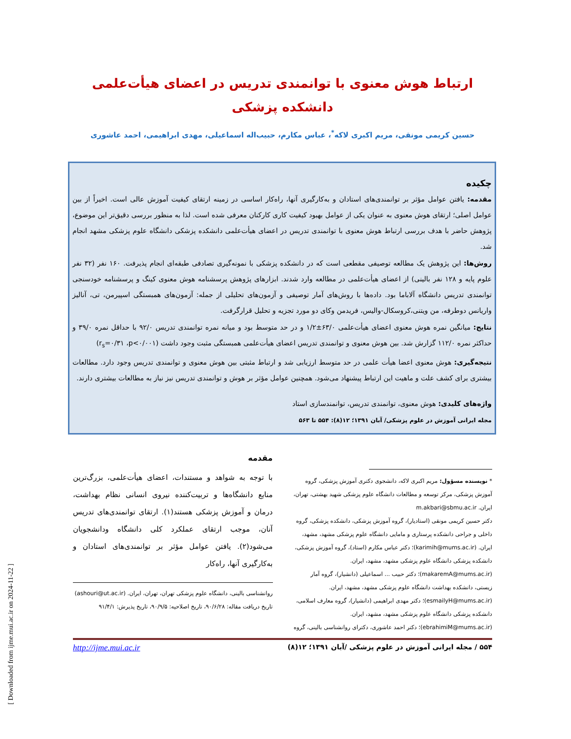[ Downloaded from ijme.mui.ac.ir on 2024-11-22 ]
ارتباط هوش معنوی با توانمندی تدریس در اعضای هیأت‌علمی دانشکده پزشکی
حسین کریمی مونقی، مریم اکبری لاکه<sup>*</sup>، عباس مکارم، حبیب‌اله اسماعیلی، مهدی ابراهیمی، احمد عاشوری
چکیده
مقدمه: یافتن عوامل مؤثر بر توانمندی‌های استادان و به‌کارگیری آنها، راه‌کار اساسی در زمینه ارتقای کیفیت آموزش عالی است. اخیراً از بین عوامل اصلی؛ ارتقای هوش معنوی به عنوان یکی از عوامل بهبود کیفیت کاری کارکنان معرفی شده است. لذا به منظور بررسی دقیق‌تر این موضوع، پژوهش حاضر با هدف بررسی ارتباط هوش معنوی با توانمندی تدریس در اعضای هیأت‌علمی دانشکده پزشکی دانشگاه علوم پزشکی مشهد انجام شد.
روش‌ها: این پژوهش یک مطالعه توصیفی مقطعی است که در دانشکده پزشکی با نمونه‌گیری تصادفی طبقه‌ای انجام پذیرفت. ۱۶۰ نفر (۳۲ نفر علوم پایه و ۱۲۸ نفر بالینی) از اعضای هیأت‌علمی در مطالعه وارد شدند. ابزارهای پژوهش پرسشنامه هوش معنوی کینگ و پرسشنامه خودسنجی توانمندی تدریس دانشگاه آلاباما بود. داده‌ها با روش‌های آمار توصیفی و آزمون‌های تحلیلی از جمله: آزمون‌های همبستگی اسپیرمن، تی، آنالیز واریانس دوطرفه، من ویتنی،کروسکال-والیس، فریدمن وکای دو مورد تجزیه و تحلیل قرارگرفت.
نتایج: میانگین نمره هوش معنوی اعضای هیأت‌علمی ۶۳/۰±۱/۲ و در حد متوسط بود و میانه نمره توانمندی تدریس ۹۲/۰ با حداقل نمره ۳۹/۰ و حداکثر نمره ۱۱۲/۰ گزارش شد. بین هوش معنوی و توانمندی تدریس اعضای هیأت‌علمی همبستگی مثبت وجود داشت (r<sub>s</sub>=۰/۳۱ ،p<۰/۰۰۱)
نتیجه‌گیری: هوش معنوی اعضا هیأت علمی در حد متوسط ارزیابی شد و ارتباط مثبتی بین هوش معنوی و توانمندی تدریس وجود دارد. مطالعات بیشتری برای کشف علت و ماهیت این ارتباط پیشنهاد می‌شود. همچنین عوامل مؤثر بر هوش و توانمندی تدریس نیز نیاز به مطالعات بیشتری دارند.
واژه‌های کلیدی: هوش معنوی، توانمندی تدریس، توانمندسازی استاد
مجله ایرانی آموزش در علوم پزشکی/ آبان ۱۳۹۱؛ ۱۲(۸): ۵۵۴ تا ۵۶۳
* نویسنده مسؤول: مریم اکبری لاکه، دانشجوی دکتری آموزش پزشکی، گروه آموزش پزشکی، مرکز توسعه و مطالعات دانشگاه علوم پزشکی شهید بهشتی، تهران، ایران. m.akbari@sbmu.ac.ir
دکتر حسین کریمی مونقی (استادیار)، گروه آموزش پزشکی، دانشکده پزشکی، گروه داخلی و جراحی دانشکده پرستاری و مامایی دانشگاه علوم پزشکی مشهد، مشهد، ایران. (karimih@mums.ac.ir)؛ دکتر عباس مکارم (استاد)، گروه آموزش پزشکی، دانشکده پزشکی دانشگاه علوم پزشکی مشهد، مشهد، ایران. (makaremA@mums.ac.ir)؛ دکتر حبیب ... اسماعیلی (دانشیار)، گروه آمار زیستی، دانشکده بهداشت دانشگاه علوم پزشکی مشهد، مشهد، ایران. (esmailyH@mums.ac.ir)؛ دکتر مهدی ابراهیمی (دانشیار)، گروه معارف اسلامی، دانشکده پزشکی دانشگاه علوم پزشکی مشهد، مشهد، ایران. (ebrahimiM@mums.ac.ir)؛ دکتر احمد عاشوری، دکترای روانشناسی بالینی، گروه
مقدمه
با توجه به شواهد و مستندات، اعضای هیأت‌علمی، بزرگ‌ترین منابع دانشگاه‌ها و تربیت‌کننده نیروی انسانی نظام بهداشت، درمان و آموزش پزشکی هستند(۱). ارتقای توانمندی‌های تدریس آنان، موجب ارتقای عملکرد کلی دانشگاه ودانشجویان می‌شود(۲). یافتن عوامل مؤثر بر توانمندی‌های استادان و به‌کارگیری آنها، راه‌کار
روانشناسی بالینی، دانشگاه علوم پزشکی تهران، تهران، ایران. (ashouri@ut.ac.ir)
تاریخ دریافت مقاله: ۹۰/۶/۲۸، تاریخ اصلاحیه: ۹۰/۹/۵، تاریخ پذیرش: ۹۱/۴/۱
۵۵۴ / مجله ایرانی آموزش در علوم پزشکی /آبان ۱۳۹۱؛ ۱۲(۸) http://ijme.mui.ac.ir